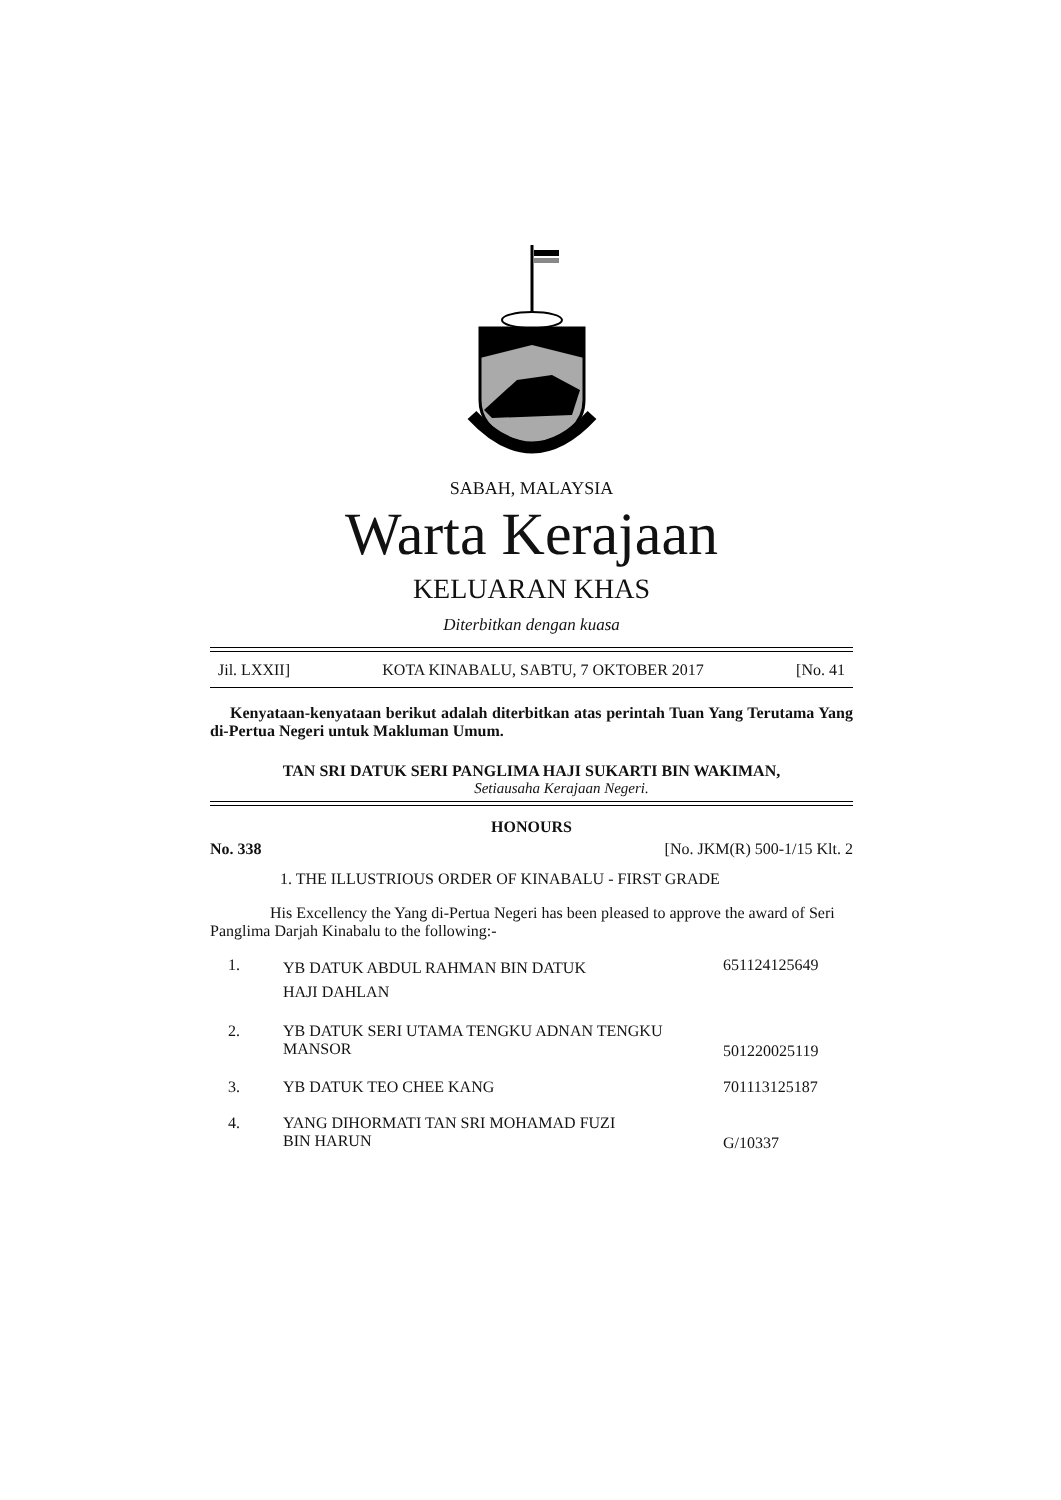SABAH, MALAYSIA
Warta Kerajaan
KELUARAN KHAS
Diterbitkan dengan kuasa
Jil. LXXII] KOTA KINABALU, SABTU, 7 OKTOBER 2017 [No. 41
Kenyataan-kenyataan berikut adalah diterbitkan atas perintah Tuan Yang Terutama Yang di-Pertua Negeri untuk Makluman Umum.
TAN SRI DATUK SERI PANGLIMA HAJI SUKARTI BIN WAKIMAN,
Setiausaha Kerajaan Negeri.
HONOURS
No. 338 [No. JKM(R) 500-1/15 Klt. 2
1. THE ILLUSTRIOUS ORDER OF KINABALU - FIRST GRADE
His Excellency the Yang di-Pertua Negeri has been pleased to approve the award of Seri Panglima Darjah Kinabalu to the following:-
| 1. | YB DATUK ABDUL RAHMAN BIN DATUK HAJI DAHLAN | 651124125649 |
| 2. | YB DATUK SERI UTAMA TENGKU ADNAN TENGKU MANSOR | 501220025119 |
| 3. | YB DATUK TEO CHEE KANG | 701113125187 |
| 4. | YANG DIHORMATI TAN SRI MOHAMAD FUZI BIN HARUN | G/10337 |